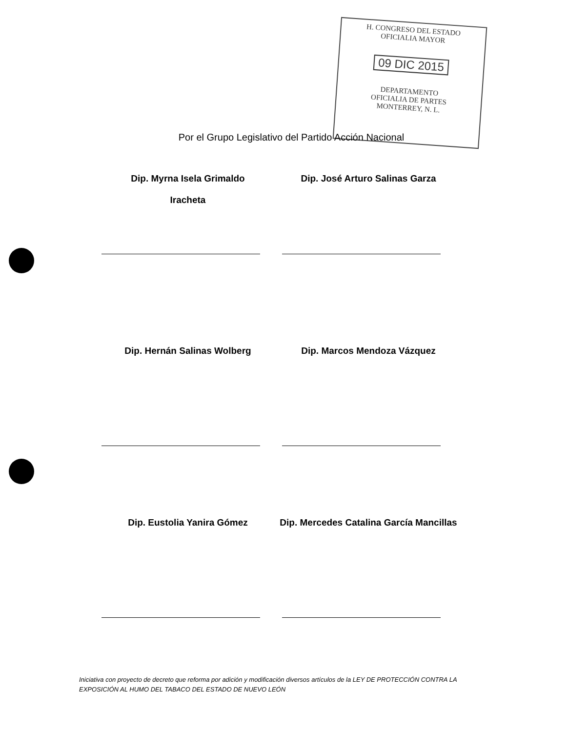H. CONGRESO DEL ESTADO
OFICIALIA MAYOR
09 DIC 2015
DEPARTAMENTO
OFICIALIA DE PARTES
MONTERREY, N. L.
Por el Grupo Legislativo del Partido Acción Nacional
Dip. Myrna Isela Grimaldo
Iracheta
Dip. José Arturo Salinas Garza
Dip. Hernán Salinas Wolberg
Dip. Marcos Mendoza Vázquez
Dip. Eustolia Yanira Gómez
Dip. Mercedes Catalina García Mancillas
Iniciativa con proyecto de decreto que reforma por adición y modificación diversos artículos de la LEY DE PROTECCIÓN CONTRA LA EXPOSICIÓN AL HUMO DEL TABACO DEL ESTADO DE NUEVO LEÓN